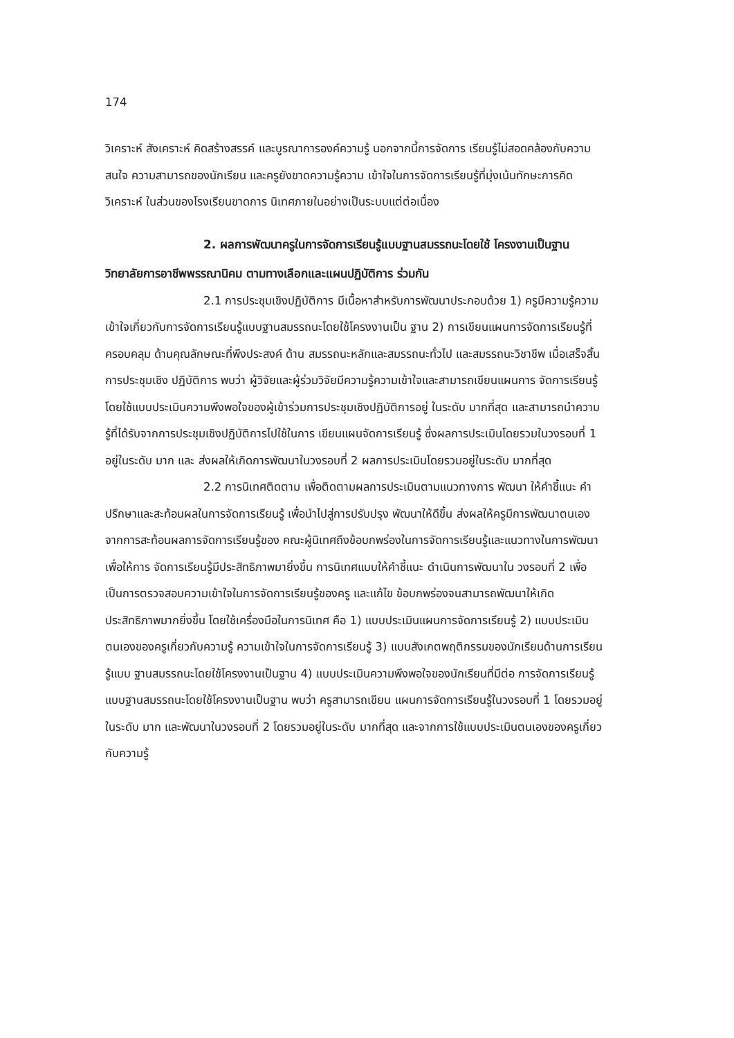174
วิเคราะห์ สังเคราะห์ คิดสร้างสรรค์ และบูรณาการองค์ความรู้ นอกจากนี้การจัดการ เรียนรู้ไม่สอดคล้องกับความสนใจ ความสามารถของนักเรียน และครูยังขาดความรู้ความ เข้าใจในการจัดการเรียนรู้ที่มุ่งเน้นทักษะการคิดวิเคราะห์ ในส่วนของโรงเรียนขาดการ นิเทศภายในอย่างเป็นระบบแต่ต่อเนื่อง
2. ผลการพัฒนาครูในการจัดการเรียนรู้แบบฐานสมรรถนะโดยใช้ โครงงานเป็นฐาน วิทยาลัยการอาชีพพรรณานิคม ตามทางเลือกและแผนปฏิบัติการ ร่วมกัน
2.1 การประชุมเชิงปฏิบัติการ มีเนื้อหาสำหรับการพัฒนาประกอบด้วย 1) ครูมีความรู้ความเข้าใจเกี่ยวกับการจัดการเรียนรู้แบบฐานสมรรถนะโดยใช้โครงงานเป็น ฐาน 2) การเขียนแผนการจัดการเรียนรู้ที่ครอบคลุม ด้านคุณลักษณะที่พึงประสงค์ ด้าน สมรรถนะหลักและสมรรถนะทั่วไป และสมรรถนะวิชาชีพ เมื่อเสร็จสิ้นการประชุมเชิง ปฏิบัติการ พบว่า ผู้วิจัยและผู้ร่วมวิจัยมีความรู้ความเข้าใจและสามารถเขียนแผนการ จัดการเรียนรู้ โดยใช้แบบประเมินความพึงพอใจของผู้เข้าร่วมการประชุมเชิงปฏิบัติการอยู่ ในระดับ มากที่สุด และสามารถนำความรู้ที่ได้รับจากการประชุมเชิงปฏิบัติการไปใช้ในการ เขียนแผนจัดการเรียนรู้ ซึ่งผลการประเมินโดยรวมในวงรอบที่ 1 อยู่ในระดับ มาก และ ส่งผลให้เกิดการพัฒนาในวงรอบที่ 2 ผลการประเมินโดยรวมอยู่ในระดับ มากที่สุด
2.2 การนิเทศติดตาม เพื่อติดตามผลการประเมินตามแนวทางการ พัฒนา ให้คำชี้แนะ คำปรึกษาและสะท้อนผลในการจัดการเรียนรู้ เพื่อนำไปสู่การปรับปรุง พัฒนาให้ดีขึ้น ส่งผลให้ครูมีการพัฒนาตนเองจากการสะท้อนผลการจัดการเรียนรู้ของ คณะผู้นิเทศถึงข้อบกพร่องในการจัดการเรียนรู้และแนวทางในการพัฒนาเพื่อให้การ จัดการเรียนรู้มีประสิทธิภาพมายิ่งขึ้น การนิเทศแบบให้คำชี้แนะ ดำเนินการพัฒนาใน วงรอบที่ 2 เพื่อเป็นการตรวจสอบความเข้าใจในการจัดการเรียนรู้ของครู และแก้ไข ข้อบกพร่องจนสามารถพัฒนาให้เกิดประสิทธิภาพมากยิ่งขึ้น โดยใช้เครื่องมือในการนิเทศ คือ 1) แบบประเมินแผนการจัดการเรียนรู้ 2) แบบประเมินตนเองของครูเกี่ยวกับความรู้ ความเข้าใจในการจัดการเรียนรู้ 3) แบบสังเกตพฤติกรรมของนักเรียนด้านการเรียนรู้แบบ ฐานสมรรถนะโดยใช้โครงงานเป็นฐาน 4) แบบประเมินความพึงพอใจของนักเรียนที่มีต่อ การจัดการเรียนรู้แบบฐานสมรรถนะโดยใช้โครงงานเป็นฐาน พบว่า ครูสามารถเขียน แผนการจัดการเรียนรู้ในวงรอบที่ 1 โดยรวมอยู่ในระดับ มาก และพัฒนาในวงรอบที่ 2 โดยรวมอยู่ในระดับ มากที่สุด และจากการใช้แบบประเมินตนเองของครูเกี่ยวกับความรู้